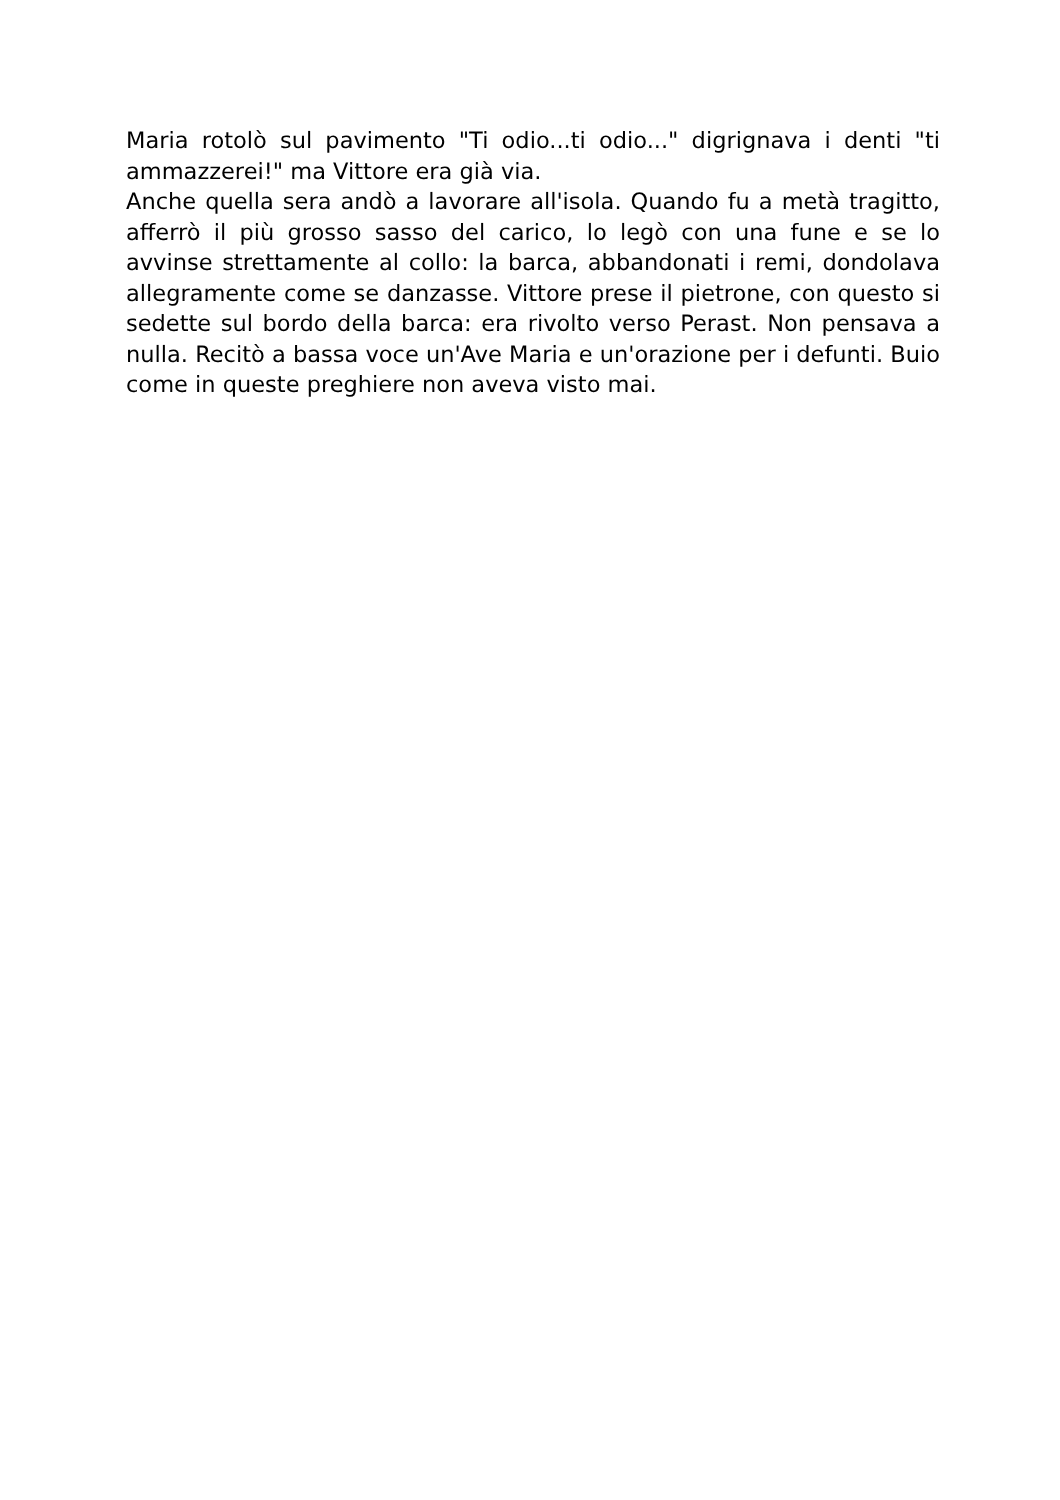Maria rotolò sul pavimento "Ti odio...ti odio..." digrignava i denti "ti ammazzerei!" ma Vittore era già via.
Anche quella sera andò a lavorare all'isola. Quando fu a metà tragitto, afferrò il più grosso sasso del carico, lo legò con una fune e se lo avvinse strettamente al collo: la barca, abbandonati i remi, dondolava allegramente come se danzasse. Vittore prese il pietrone, con questo si sedette sul bordo della barca: era rivolto verso Perast. Non pensava a nulla. Recitò a bassa voce un'Ave Maria e un'orazione per i defunti. Buio come in queste preghiere non aveva visto mai.